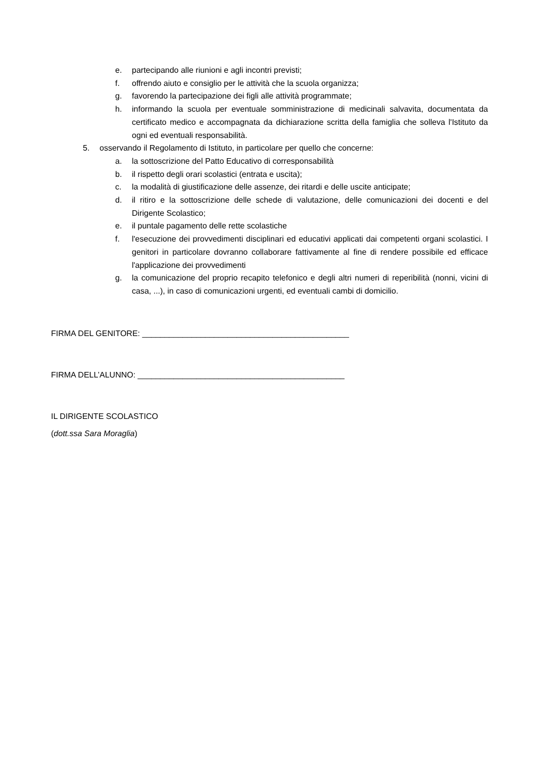e. partecipando alle riunioni e agli incontri previsti;
f. offrendo aiuto e consiglio per le attività che la scuola organizza;
g. favorendo la partecipazione dei figli alle attività programmate;
h. informando la scuola per eventuale somministrazione di medicinali salvavita, documentata da certificato medico e accompagnata da dichiarazione scritta della famiglia che solleva l'Istituto da ogni ed eventuali responsabilità.
5. osservando il Regolamento di Istituto, in particolare per quello che concerne:
a. la sottoscrizione del Patto Educativo di corresponsabilità
b. il rispetto degli orari scolastici (entrata e uscita);
c. la modalità di giustificazione delle assenze, dei ritardi e delle uscite anticipate;
d. il ritiro e la sottoscrizione delle schede di valutazione, delle comunicazioni dei docenti e del Dirigente Scolastico;
e. il puntale pagamento delle rette scolastiche
f. l'esecuzione dei provvedimenti disciplinari ed educativi applicati dai competenti organi scolastici. I genitori in particolare dovranno collaborare fattivamente al fine di rendere possibile ed efficace l'applicazione dei provvedimenti
g. la comunicazione del proprio recapito telefonico e degli altri numeri di reperibilità (nonni, vicini di casa, ...), in caso di comunicazioni urgenti, ed eventuali cambi di domicilio.
FIRMA DEL GENITORE: ______________________________________________
FIRMA DELL’ALUNNO: ______________________________________________
IL DIRIGENTE SCOLASTICO
(dott.ssa Sara Moraglia)